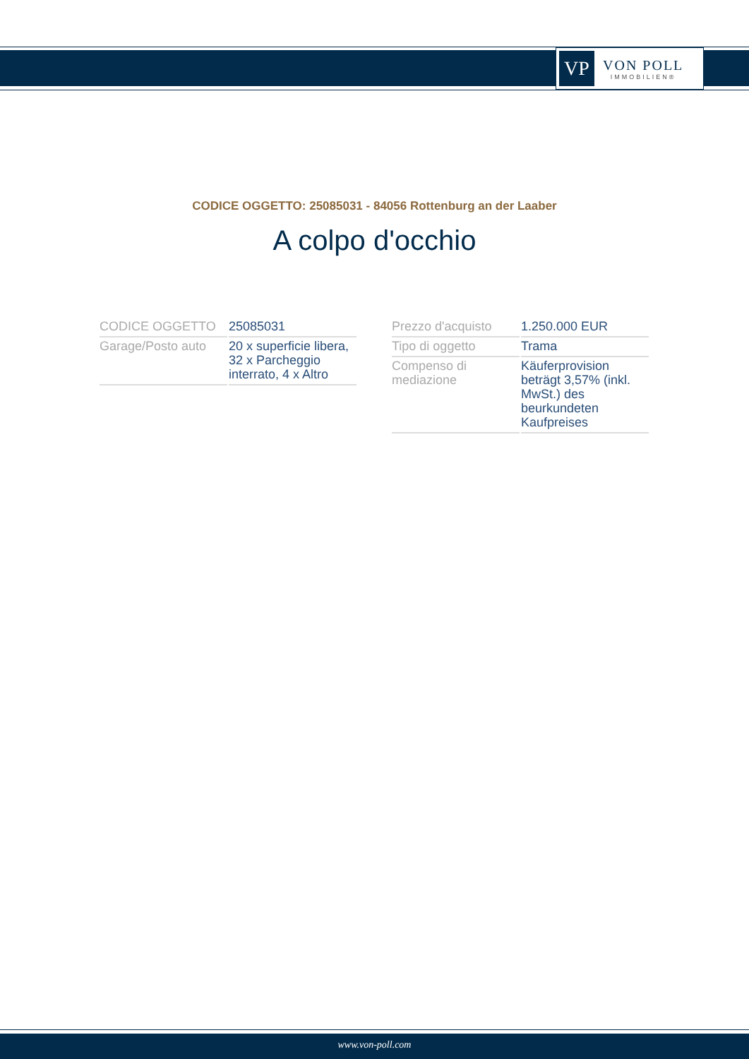VP
VON POLL
IMMOBILIEN®
CODICE OGGETTO: 25085031 - 84056 Rottenburg an der Laaber
A colpo d'occhio
| CODICE OGGETTO | 25085031 |
| Garage/Posto auto | 20 x superficie libera, 32 x Parcheggio interrato, 4 x Altro |
| Prezzo d'acquisto | 1.250.000 EUR |
| Tipo di oggetto | Trama |
| Compenso di mediazione | Käuferprovision beträgt 3,57% (inkl. MwSt.) des beurkundeten Kaufpreises |
www.von-poll.com